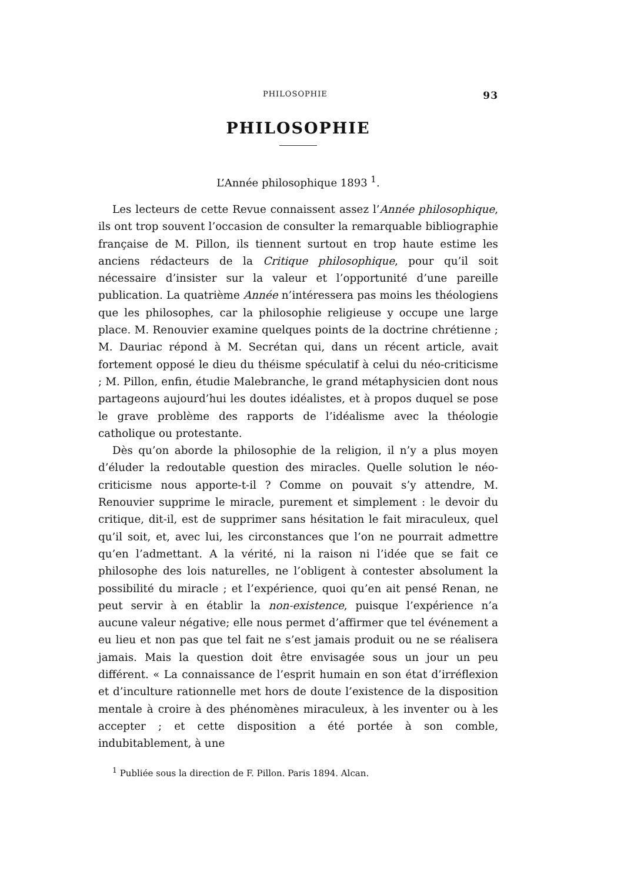PHILOSOPHIE 93
PHILOSOPHIE
L’Année philosophique 1893 <sup>1</sup>.
Les lecteurs de cette Revue connaissent assez l’Année philosophique, ils ont trop souvent l’occasion de consulter la remarquable bibliographie française de M. Pillon, ils tiennent surtout en trop haute estime les anciens rédacteurs de la Critique philosophique, pour qu’il soit nécessaire d’insister sur la valeur et l’opportunité d’une pareille publication. La quatrième Année n’intéressera pas moins les théologiens que les philosophes, car la philosophie religieuse y occupe une large place. M. Renouvier examine quelques points de la doctrine chrétienne ; M. Dauriac répond à M. Secrétan qui, dans un récent article, avait fortement opposé le dieu du théisme spéculatif à celui du néo-criticisme ; M. Pillon, enfin, étudie Malebranche, le grand métaphysicien dont nous partageons aujourd’hui les doutes idéalistes, et à propos duquel se pose le grave problème des rapports de l’idéalisme avec la théologie catholique ou protestante.
Dès qu’on aborde la philosophie de la religion, il n’y a plus moyen d’éluder la redoutable question des miracles. Quelle solution le néo-criticisme nous apporte-t-il ? Comme on pouvait s’y attendre, M. Renouvier supprime le miracle, purement et simplement : le devoir du critique, dit-il, est de supprimer sans hésitation le fait miraculeux, quel qu’il soit, et, avec lui, les circonstances que l’on ne pourrait admettre qu’en l’admettant. A la vérité, ni la raison ni l’idée que se fait ce philosophe des lois naturelles, ne l’obligent à contester absolument la possibilité du miracle ; et l’expérience, quoi qu’en ait pensé Renan, ne peut servir à en établir la non-existence, puisque l’expérience n’a aucune valeur négative; elle nous permet d’affirmer que tel événement a eu lieu et non pas que tel fait ne s’est jamais produit ou ne se réalisera jamais. Mais la question doit être envisagée sous un jour un peu différent. « La connaissance de l’esprit humain en son état d’irréflexion et d’inculture rationnelle met hors de doute l’existence de la disposition mentale à croire à des phénomènes miraculeux, à les inventer ou à les accepter ; et cette disposition a été portée à son comble, indubitablement, à une
<sup>1</sup> Publiée sous la direction de F. Pillon. Paris 1894. Alcan.